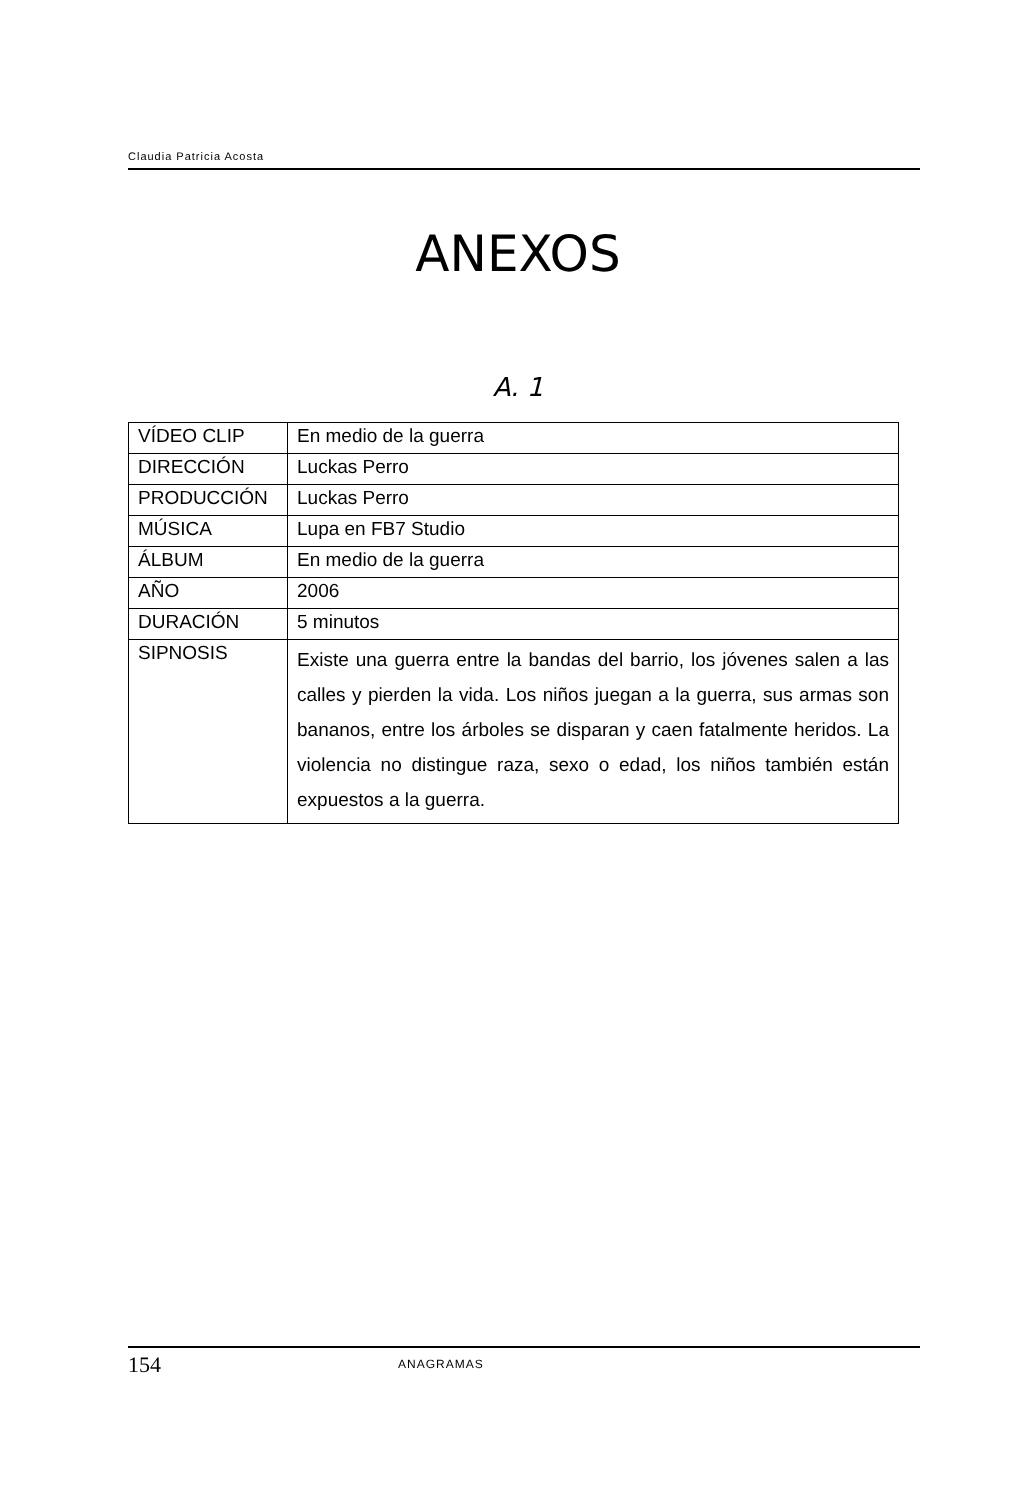Claudia Patricia Acosta
ANEXOS
A. 1
| VÍDEO CLIP | En medio de la guerra |
| DIRECCIÓN | Luckas Perro |
| PRODUCCIÓN | Luckas Perro |
| MÚSICA | Lupa en FB7 Studio |
| ÁLBUM | En medio de la guerra |
| AÑO | 2006 |
| DURACIÓN | 5 minutos |
| SIPNOSIS | Existe una guerra entre la bandas del barrio, los jóvenes salen a las calles y pierden la vida. Los niños juegan a la guerra, sus armas son bananos, entre los árboles se disparan y caen fatalmente heridos. La violencia no distingue raza, sexo o edad, los niños también están expuestos a la guerra. |
154 ANAGRAMAS